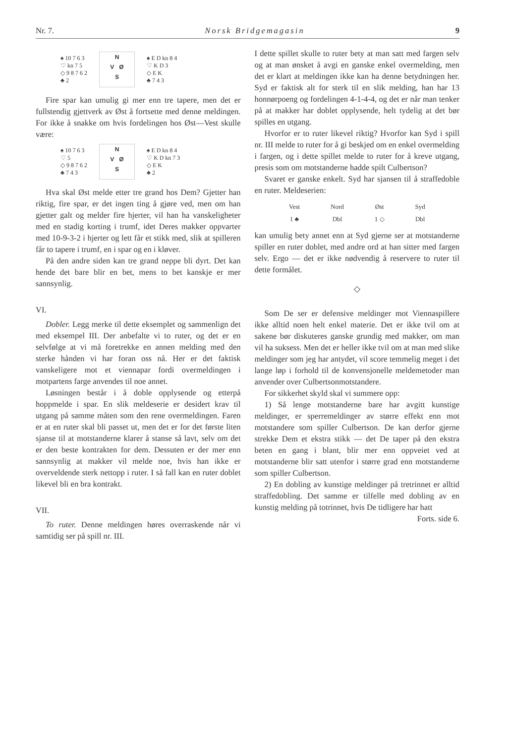Nr. 7. Norsk Bridgemagasin 9
♠ 10 7 6 3
♡ kn 7 5
◇ 9 8 7 6 2
♣ 2
N
V Ø
S
♠ E D kn 8 4
♡ K D 3
◇ E K
♣ 7 4 3
Fire spar kan umulig gi mer enn tre tapere, men det er fullstendig gjettverk av Øst å fortsette med denne meldingen. For ikke å snakke om hvis fordelingen hos Øst—Vest skulle være:
♠ 10 7 6 3
♡ 5
◇ 9 8 7 6 2
♣ 7 4 3
N
V Ø
S
♠ E D kn 8 4
♡ K D kn 7 3
◇ E K
♣ 2
Hva skal Øst melde etter tre grand hos Dem? Gjetter han riktig, fire spar, er det ingen ting å gjøre ved, men om han gjetter galt og melder fire hjerter, vil han ha vanskeligheter med en stadig korting i trumf, idet Deres makker oppvarter med 10-9-3-2 i hjerter og lett får et stikk med, slik at spilleren får to tapere i trumf, en i spar og en i kløver.
På den andre siden kan tre grand neppe bli dyrt. Det kan hende det bare blir en bet, mens to bet kanskje er mer sannsynlig.
VI.
Dobler. Legg merke til dette eksemplet og sammenlign det med eksempel III. Der anbefalte vi to ruter, og det er en selvfølge at vi må foretrekke en annen melding med den sterke hånden vi har foran oss nå. Her er det faktisk vanskeligere mot et viennapar fordi overmeldingen i motpartens farge anvendes til noe annet.
Løsningen består i å doble opplysende og etterpå hoppmelde i spar. En slik meldeserie er desidert krav til utgang på samme måten som den rene overmeldingen. Faren er at en ruter skal bli passet ut, men det er for det første liten sjanse til at motstanderne klarer å stanse så lavt, selv om det er den beste kontrakten for dem. Dessuten er der mer enn sannsynlig at makker vil melde noe, hvis han ikke er overveldende sterk nettopp i ruter. I så fall kan en ruter doblet likevel bli en bra kontrakt.
VII.
To ruter. Denne meldingen høres overraskende når vi samtidig ser på spill nr. III.
I dette spillet skulle to ruter bety at man satt med fargen selv og at man ønsket å avgi en ganske enkel overmelding, men det er klart at meldingen ikke kan ha denne betydningen her. Syd er faktisk alt for sterk til en slik melding, han har 13 honnørpoeng og fordelingen 4-1-4-4, og det er når man tenker på at makker har doblet opplysende, helt tydelig at det bør spilles en utgang.
Hvorfor er to ruter likevel riktig? Hvorfor kan Syd i spill nr. III melde to ruter for å gi beskjed om en enkel overmelding i fargen, og i dette spillet melde to ruter for å kreve utgang, presis som om motstanderne hadde spilt Culbertson?
Svaret er ganske enkelt. Syd har sjansen til å straffedoble en ruter. Meldeserien:
| Vest | Nord | Øst | Syd |
| 1 ♣ | Dbl | 1 ◇ | Dbl |
kan umulig bety annet enn at Syd gjerne ser at motstanderne spiller en ruter doblet, med andre ord at han sitter med fargen selv. Ergo — det er ikke nødvendig å reservere to ruter til dette formålet.
◇
Som De ser er defensive meldinger mot Viennaspillere ikke alltid noen helt enkel materie. Det er ikke tvil om at sakene bør diskuteres ganske grundig med makker, om man vil ha suksess. Men det er heller ikke tvil om at man med slike meldinger som jeg har antydet, vil score temmelig meget i det lange løp i forhold til de konvensjonelle meldemetoder man anvender over Culbertsonmotstandere.
For sikkerhet skyld skal vi summere opp:
1) Så lenge motstanderne bare har avgitt kunstige meldinger, er sperremeldinger av større effekt enn mot motstandere som spiller Culbertson. De kan derfor gjerne strekke Dem et ekstra stikk — det De taper på den ekstra beten en gang i blant, blir mer enn oppveiet ved at motstanderne blir satt utenfor i større grad enn motstanderne som spiller Culbertson.
2) En dobling av kunstige meldinger på tretrinnet er alltid straffedobling. Det samme er tilfelle med dobling av en kunstig melding på totrinnet, hvis De tidligere har hatt
Forts. side 6.